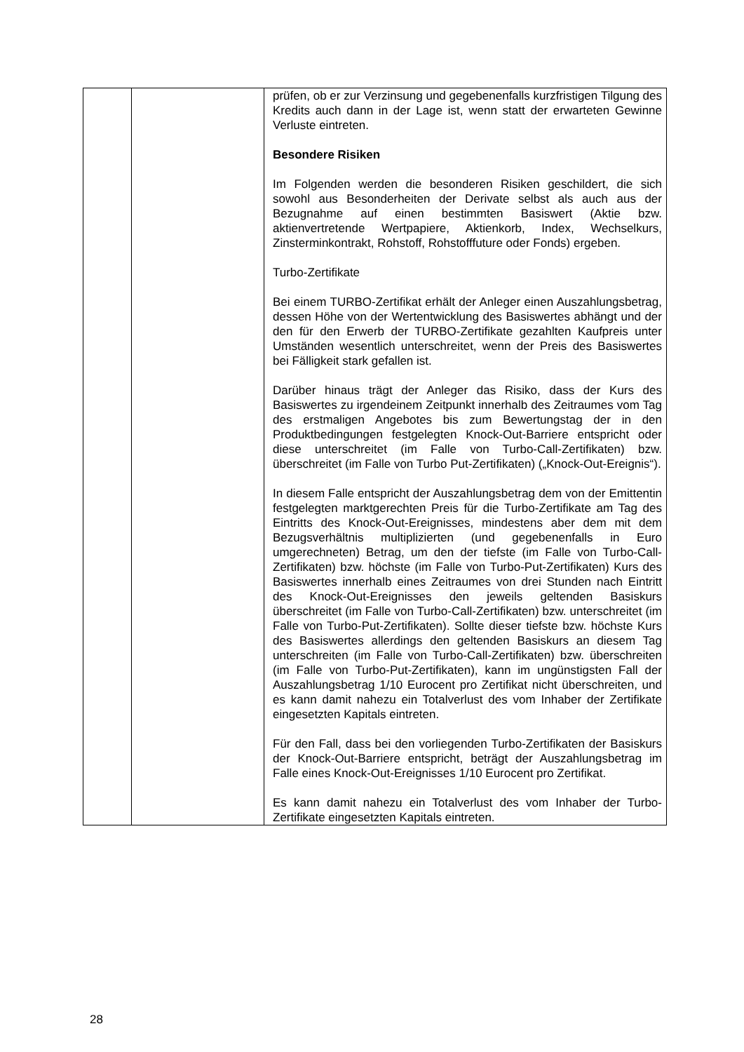| | | prüfen, ob er zur Verzinsung und gegebenenfalls kurzfristigen Tilgung des Kredits auch dann in der Lage ist, wenn statt der erwarteten Gewinne Verluste eintreten. Besondere Risiken Im Folgenden werden die besonderen Risiken geschildert, die sich sowohl aus Besonderheiten der Derivate selbst als auch aus der Bezugnahme auf einen bestimmten Basiswert (Aktie bzw. aktienvertretende Wertpapiere, Aktienkorb, Index, Wechselkurs, Zinsterminkontrakt, Rohstoff, Rohstofffuture oder Fonds) ergeben. Turbo-Zertifikate Bei einem TURBO-Zertifikat erhält der Anleger einen Auszahlungsbetrag, dessen Höhe von der Wertentwicklung des Basiswertes abhängt und der den für den Erwerb der TURBO-Zertifikate gezahlten Kaufpreis unter Umständen wesentlich unterschreitet, wenn der Preis des Basiswertes bei Fälligkeit stark gefallen ist. Darüber hinaus trägt der Anleger das Risiko, dass der Kurs des Basiswertes zu irgendeinem Zeitpunkt innerhalb des Zeitraumes vom Tag des erstmaligen Angebotes bis zum Bewertungstag der in den Produktbedingungen festgelegten Knock-Out-Barriere entspricht oder diese unterschreitet (im Falle von Turbo-Call-Zertifikaten) bzw. überschreitet (im Falle von Turbo Put-Zertifikaten) („Knock-Out-Ereignis“). In diesem Falle entspricht der Auszahlungsbetrag dem von der Emittentin festgelegten marktgerechten Preis für die Turbo-Zertifikate am Tag des Eintritts des Knock-Out-Ereignisses, mindestens aber dem mit dem Bezugsverhältnis multiplizierten (und gegebenenfalls in Euro umgerechneten) Betrag, um den der tiefste (im Falle von Turbo-Call-Zertifikaten) bzw. höchste (im Falle von Turbo-Put-Zertifikaten) Kurs des Basiswertes innerhalb eines Zeitraumes von drei Stunden nach Eintritt des Knock-Out-Ereignisses den jeweils geltenden Basiskurs überschreitet (im Falle von Turbo-Call-Zertifikaten) bzw. unterschreitet (im Falle von Turbo-Put-Zertifikaten). Sollte dieser tiefste bzw. höchste Kurs des Basiswertes allerdings den geltenden Basiskurs an diesem Tag unterschreiten (im Falle von Turbo-Call-Zertifikaten) bzw. überschreiten (im Falle von Turbo-Put-Zertifikaten), kann im ungünstigsten Fall der Auszahlungsbetrag 1/10 Eurocent pro Zertifikat nicht überschreiten, und es kann damit nahezu ein Totalverlust des vom Inhaber der Zertifikate eingesetzten Kapitals eintreten. Für den Fall, dass bei den vorliegenden Turbo-Zertifikaten der Basiskurs der Knock-Out-Barriere entspricht, beträgt der Auszahlungsbetrag im Falle eines Knock-Out-Ereignisses 1/10 Eurocent pro Zertifikat. Es kann damit nahezu ein Totalverlust des vom Inhaber der Turbo-Zertifikate eingesetzten Kapitals eintreten. |
28